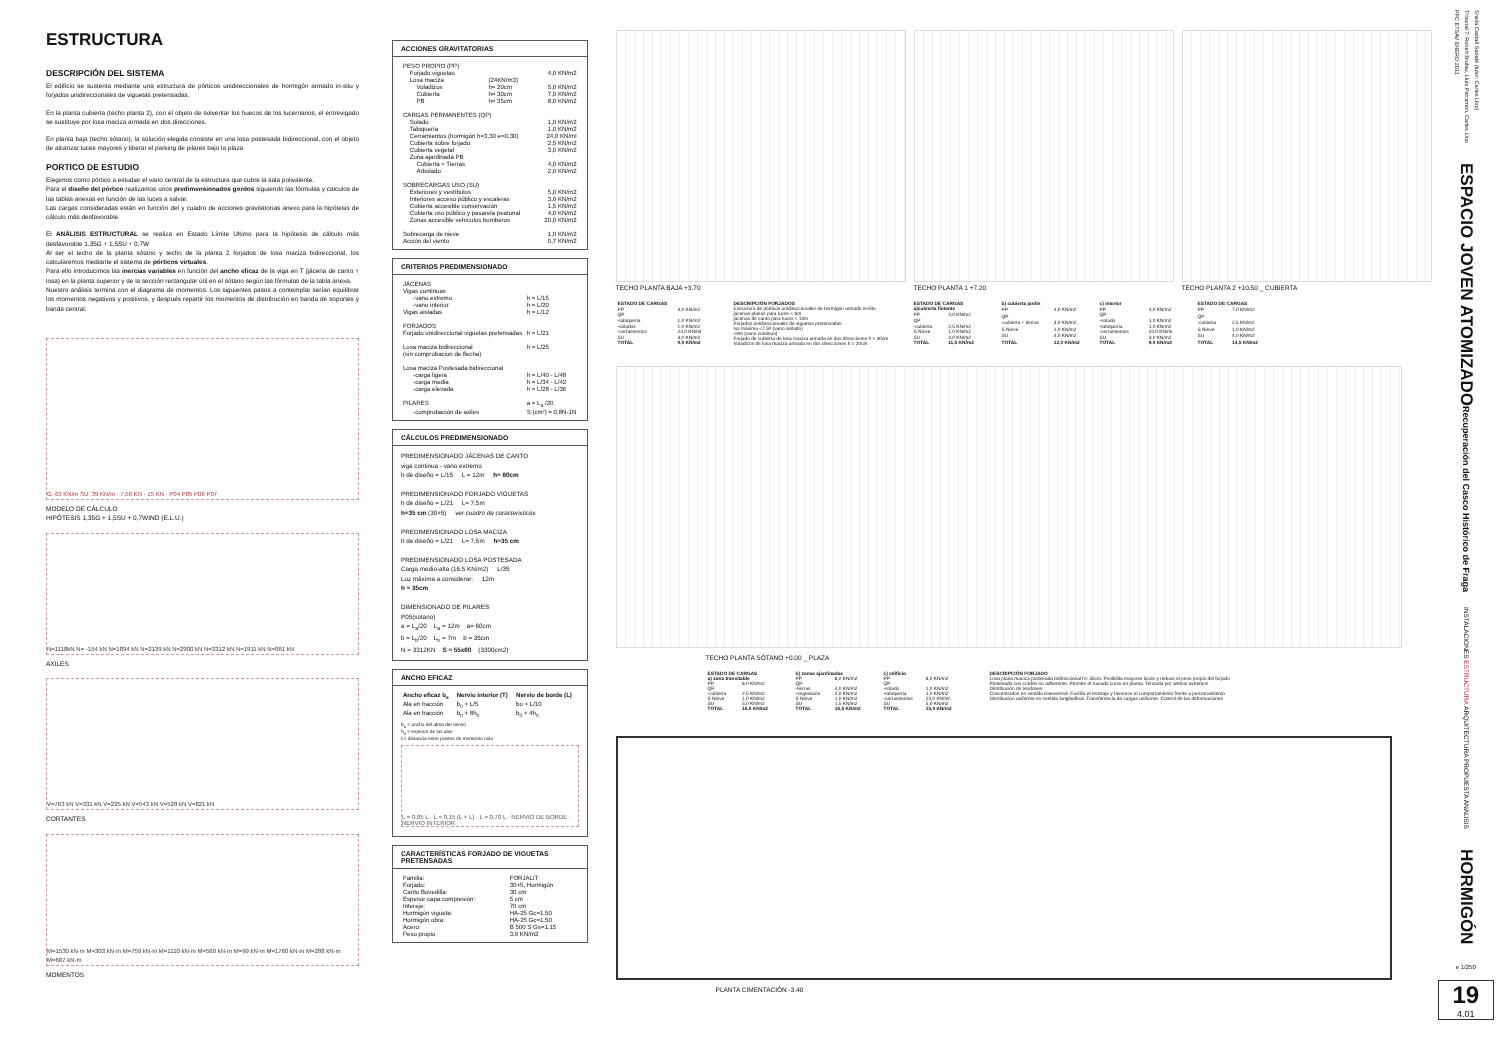ESTRUCTURA
DESCRIPCIÓN DEL SISTEMA
El edificio se sustenta mediante una estructura de pórticos unidireccionales de hormigón armado in-situ y forjados unidireccionales de viguetas pretensadas.
En la planta cubierta (techo planta 2), con el objeto de solventar los huecos de los lucernarios, el entrevigado se sustituye por losa maciza armada en dos direcciones.
En planta baja (techo sótano), la solución elegida consiste en una losa postesada bidireccional, con el objeto de alcanzar luces mayores y liberar el parking de pilares bajo la plaza
PORTICO DE ESTUDIO
Elegimos como pórtico a estudiar el vano central de la estructura que cubre la sala polivalente.
Para el diseño del pórtico realizamos unos predimensionados gordos siguiendo las fórmulas y calculos de las tablas anexas en función de las luces a salvar.
Las cargas consideradas están en función del y cuadro de acciones gravitatorias anexo para la hipótesis de cálculo más desfavorable.
El ANÁLISIS ESTRUCTURAL se realiza en Estado Límite Ultimo para la hipótesis de cálculo más desfavorable 1,35G + 1,5SU + 0,7W
Al ser el techo de la planta sótano y techo de la planta 2 forjados de losa maciza bidireccional, los calcularemos mediante el sistema de pórticos virtuales.
Para ello introducimos las inercias variables en función del ancho eficaz de la viga en T (jácena de canto + losa) en la planta superior y de la sección rectangular útil en el sótano según las fórmulas de la tabla anexa.
Nuestro análisis termina con el diagrama de momentos. Los siguientes pasos a contemplar serían equilibrar los momentos negativos y positivos, y después repartir los momentos de distribución en banda de soportes y banda central.
G: 63 KN/m SU: 39 KN/m · 7,50 KN · 15 KN · P04 P05 P06 P07
MODELO DE CÁLCULO
HIPÓTESIS 1,35G + 1,5SU + 0,7WIND (E.L.U.)
N=1118kN N= -154 kN N=1894 kN N=2139 kN N=2900 kN N=3312 kN N=1911 kN N=861 kN
AXILES
V=763 kN V=331 kN V=225 kN V=543 kN V=528 kN V=821 kN
CORTANTES
M=1530 kN·m M=303 kN·m M=759 kN·m M=1110 kN·m M=560 kN·m M=99 kN·m M=1760 kN·m M=288 kN·m M=687 kN·m
MOMENTOS
ACCIONES GRAVITATORIAS
| PESO PROPIO (PP) | | |
| Forjado viguetas | | 4,0 KN/m2 |
| Losa maciza | (24KN/m3) | |
| Voladizos | h= 20cm | 5,0 KN/m2 |
| Cubierta | h= 30cm | 7,0 KN/m2 |
| PB | h= 35cm | 8,0 KN/m2 |
| CARGAS PERMANENTES (QP) | | |
| Solado | | 1,0 KN/m2 |
| Tabiquería | | 1,0 KN/m2 |
| Cerramientos (hormigón h=3,30 e=0,30) | | 24,0 KN/ml |
| Cubierta sobre forjado | | 2,5 KN/m2 |
| Cubierta vegetal | | 3,0 KN/m2 |
| Zona ajardinada PB | | |
| Cubierta + Tierras | | 4,0 KN/m2 |
| Arbolado | | 2,0 KN/m2 |
| SOBRECARGAS USO (SU) | | |
| Exteriores y vestíbulos | | 5,0 KN/m2 |
| Interiores acceso público y escaleras | | 3,0 KN/m2 |
| Cubierta accesible conservación | | 1,5 KN/m2 |
| Cubierta uso público y pasarela peatonal | | 4,0 KN/m2 |
| Zonas accesible vehículos bomberos | | 20,0 KN/m2 |
| Sobrecarga de nieve | | 1,0 KN/m2 |
| Acción del viento | | 0,7 KN/m2 |
CRITERIOS PREDIMENSIONADO
| JÁCENAS | |
| Vigas continuas | |
| -vano extremo | h = L/15 |
| -vano interior | h = L/20 |
| Vigas aisladas | h = L/12 |
| FORJADOS | |
| Forjado unidireccional viguetas pretensadas | h = L/21 |
| Losa maciza bidireccional (sin comprobacion de flecha) | h = L/25 |
| Losa maciza Postesada bidireccional | |
| -carga ligera | h = L/40 - L/48 |
| -carga media | h = L/34 - L/42 |
| -carga elevada | h = L/28 - L/36 |
| PILARES | a = L<sub>a</sub> /20 |
| -comprobación de axiles | S (cm²) = 0,8N-1N |
CÁLCULOS PREDIMENSIONADO
PREDIMENSIONADO JÁCENAS DE CANTO
viga continua - vano extremo
h de diseño = L/15 L = 12m h= 80cm
PREDIMENSIONADO FORJADO VIGUETAS
h de diseño = L/21 L= 7,5m
h=35 cm (30+5) ver cuadro de caracteristicas
PREDIMENSIONADO LOSA MACIZA
h de diseño = L/21 L= 7,5m h=35 cm
PREDIMENSIONADO LOSA POSTESADA
Carga medio-alta (16.5 KN/m2) L/35
Luz máxima a considerar: 12m
h = 35cm
DIMENSIONADO DE PILARES
P05(sotano)
a = L<sub>a</sub>/20 L<sub>a</sub> = 12m a= 60cm
b = L<sub>b</sub>/20 L<sub>b</sub> = 7m b = 35cm
N = 3312KN S = 55x60 (3300cm2)
ANCHO EFICAZ
| Ancho eficaz b<sub>e</sub> | Nervio interior (T) | Nervio de borde (L) |
| --- | --- | --- |
| Ala en tracción | b<sub>0</sub> + L/5 | bo + L/10 |
| Ala en tracción | b<sub>0</sub> + 8h<sub>0</sub> | b<sub>0</sub> + 4h<sub>0</sub> |
b<sub>o</sub> = ancho del alma del nervio
h<sub>o</sub> = espesor de las alas
L= distancia entre puntos de momento nulo
L = 0,85 L · L = 0,15 (L + L) · L = 0,70 L · NERVIO DE BORDE · NERVIO INTERIOR
CARACTERÍSTICAS FORJADO DE VIGUETAS PRETENSADAS
| Familia: | FORJALIT |
| Forjado: | 30+5, Hormigón |
| Canto Bovedilla: | 30 cm |
| Espesor capa compresión: | 5 cm |
| Intereje: | 70 cm |
| Hormigón vigueta: | HA-25 Gc=1.50 |
| Hormigón obra: | HA-25 Gc=1.50 |
| Acero: | B 500 S Gs=1.15 |
| Peso propio | 3.9 KN/m2 |
TECHO PLANTA BAJA +3.70 TECHO PLANTA 1 +7.20 TECHO PLANTA 2 +10.50 _ CUBIERTA
| ESTADO DE CARGAS | |
| PP | 4,0 KN/m2 |
| QP | |
| -tabiquería | 1,0 KN/m2 |
| -solados | 1,0 KN/m2 |
| -cerramientos | 24,0 KN/ml |
| SU | 3,0 KN/m2 |
| TOTAL | 9,0 KN/m2 |
DESCRIPCIÓN FORJADOS
Estructura de pórticos unidireccionales de hormigón armado in-situ
jácenas planas para luces < 6m
jácenas de canto para luces < 12m
Forjados unidireccionales de viguetas pretensadas
luz máxima <7.50 (vano aislado)
<9m (vano continuo)
Forjado de cubierta de losa maciza armada en dos direcciones h = 30cm
Voladizos de losa maciza armada en dos direcciones h = 20cm
| ESTADO DE CARGAS a)cubierta flotante | |
| PP | 4,0 KN/m2 |
| QP | |
| -cubierta | 2,5 KN/m2 |
| S Nieve | 1,0 KN/m2 |
| SU | 4,0 KN/m2 |
| TOTAL | 11,5 KN/m2 |
| b) cubierta jardín | |
| PP | 4,0 KN/m2 |
| QP | |
| -cubierta + tierras | 3,0 KN/m2 |
| S Nieve | 1,0 KN/m2 |
| SU | 4,0 KN/m2 |
| TOTAL | 12,0 KN/m2 |
| c) interior | |
| PP | 4,0 KN/m2 |
| QP | |
| -solado | 1,0 KN/m2 |
| -tabiquería | 1,0 KN/m2 |
| -cerramientos | 24,0 KN/ml |
| SU | 3,0 KN/m2 |
| TOTAL | 9,0 KN/m2 |
| ESTADO DE CARGAS | |
| PP | 7,0 KN/m2 |
| QP | |
| -cubierta | 2,5 KN/m2 |
| S Nieve | 1,0 KN/m2 |
| SU | 4,0 KN/m2 |
| TOTAL | 14,5 KN/m2 |
TECHO PLANTA SÓTANO +0.00 _ PLAZA
| ESTADO DE CARGAS a) zona transitable | |
| PP | 8,0 KN/m2 |
| QP | |
| -cubierta | 2,5 KN/m2 |
| S Nieve | 1,0 KN/m2 |
| SU | 5,0 KN/m2 |
| TOTAL | 16,5 KN/m2 |
| b) zonas ajardinadas | |
| PP | 8,0 KN/m2 |
| QP | |
| -tierras | 4,0 KN/m2 |
| -vegetación | 2,0 KN/m2 |
| S Nieve | 1,0 KN/m2 |
| SU | 1,5 KN/m2 |
| TOTAL | 16,5 KN/m2 |
| c) edificio | |
| PP | 8,0 KN/m2 |
| QP | |
| -solado | 1,0 KN/m2 |
| -tabiquería | 1,0 KN/m2 |
| -cerramientos | 24,0 KN/ml |
| SU | 5,0 KN/m2 |
| TOTAL | 15,0 KN/m2 |
DESCRIPCIÓN FORJADO
Losa plana maciza postesada bidireccional h= 35cm. Posibilita mayores luces y reduce el peso propio del forjado
Postesado con cordón no adherente. Permite el trazado curvo en planta. Tensada por ambos extremos
Distribución de tendones
Concentrados en sentido transversal. Facilita el montaje y favorece el comportamiento frente a punzonamiento
Distribución uniforme en sentido longitudinal. Transferencia de cargas uniforme. Control de las deformaciones
PLANTA CIMENTACIÓN -3.40
Sheila Castañ Sabaté (tutor: Carles Llop)
Tribunal 7: Robert Brufau, Lluís Parramon, Carles Llop
PFC ETSAV ENERO 2011
ESPACIO JOVEN ATOMIZADO
Recuperación del Casco Histórico de Fraga
INSTALACIONES ESTRUCTURA ARQUITECTURA PROPUESTA ANÁLISIS
HORMIGÓN
e 1/250
19
4.01